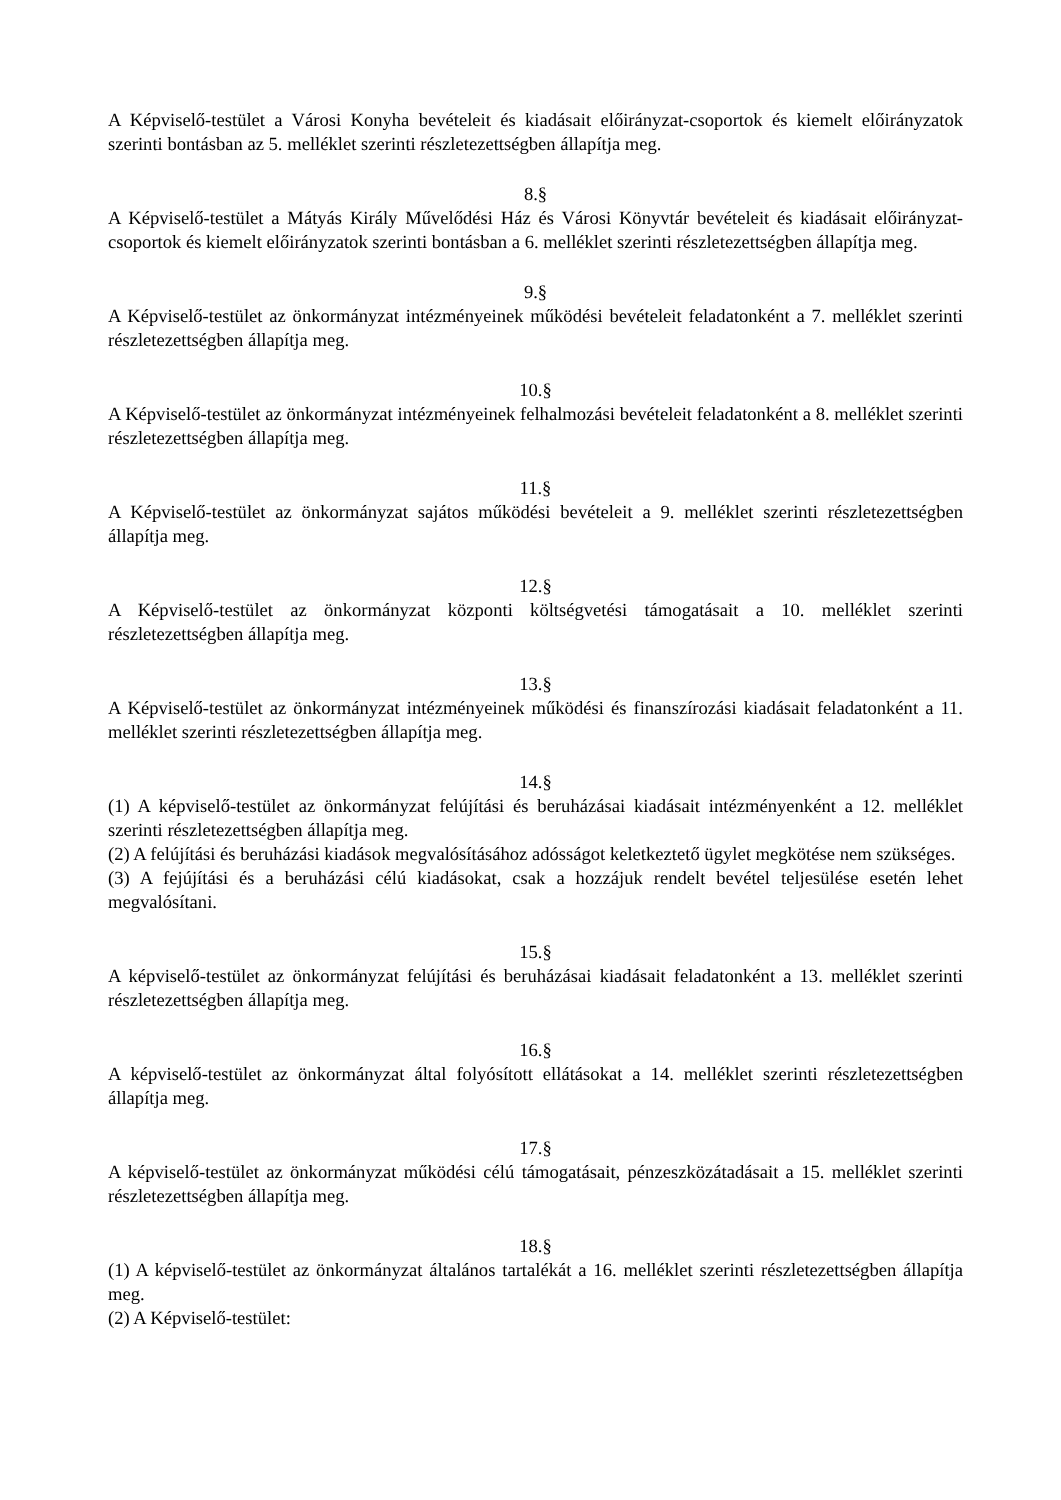A Képviselő-testület a Városi Konyha bevételeit és kiadásait előirányzat-csoportok és kiemelt előirányzatok szerinti bontásban az 5. melléklet szerinti részletezettségben állapítja meg.
8.§
A Képviselő-testület a Mátyás Király Művelődési Ház és Városi Könyvtár bevételeit és kiadásait előirányzat-csoportok és kiemelt előirányzatok szerinti bontásban a 6. melléklet szerinti részletezettségben állapítja meg.
9.§
A Képviselő-testület az önkormányzat intézményeinek működési bevételeit feladatonként a 7. melléklet szerinti részletezettségben állapítja meg.
10.§
A Képviselő-testület az önkormányzat intézményeinek felhalmozási bevételeit feladatonként a 8. melléklet szerinti részletezettségben állapítja meg.
11.§
A Képviselő-testület az önkormányzat sajátos működési bevételeit a 9. melléklet szerinti részletezettségben állapítja meg.
12.§
A Képviselő-testület az önkormányzat központi költségvetési támogatásait a 10. melléklet szerinti részletezettségben állapítja meg.
13.§
A Képviselő-testület az önkormányzat intézményeinek működési és finanszírozási kiadásait feladatonként a 11. melléklet szerinti részletezettségben állapítja meg.
14.§
(1) A képviselő-testület az önkormányzat felújítási és beruházásai kiadásait intézményenként a 12. melléklet szerinti részletezettségben állapítja meg.
(2) A felújítási és beruházási kiadások megvalósításához adósságot keletkeztető ügylet megkötése nem szükséges.
(3) A fejújítási és a beruházási célú kiadásokat, csak a hozzájuk rendelt bevétel teljesülése esetén lehet megvalósítani.
15.§
A képviselő-testület az önkormányzat felújítási és beruházásai kiadásait feladatonként a 13. melléklet szerinti részletezettségben állapítja meg.
16.§
A képviselő-testület az önkormányzat által folyósított ellátásokat a 14. melléklet szerinti részletezettségben állapítja meg.
17.§
A képviselő-testület az önkormányzat működési célú támogatásait, pénzeszközátadásait a 15. melléklet szerinti részletezettségben állapítja meg.
18.§
(1) A képviselő-testület az önkormányzat általános tartalékát a 16. melléklet szerinti részletezettségben állapítja meg.
(2) A Képviselő-testület: